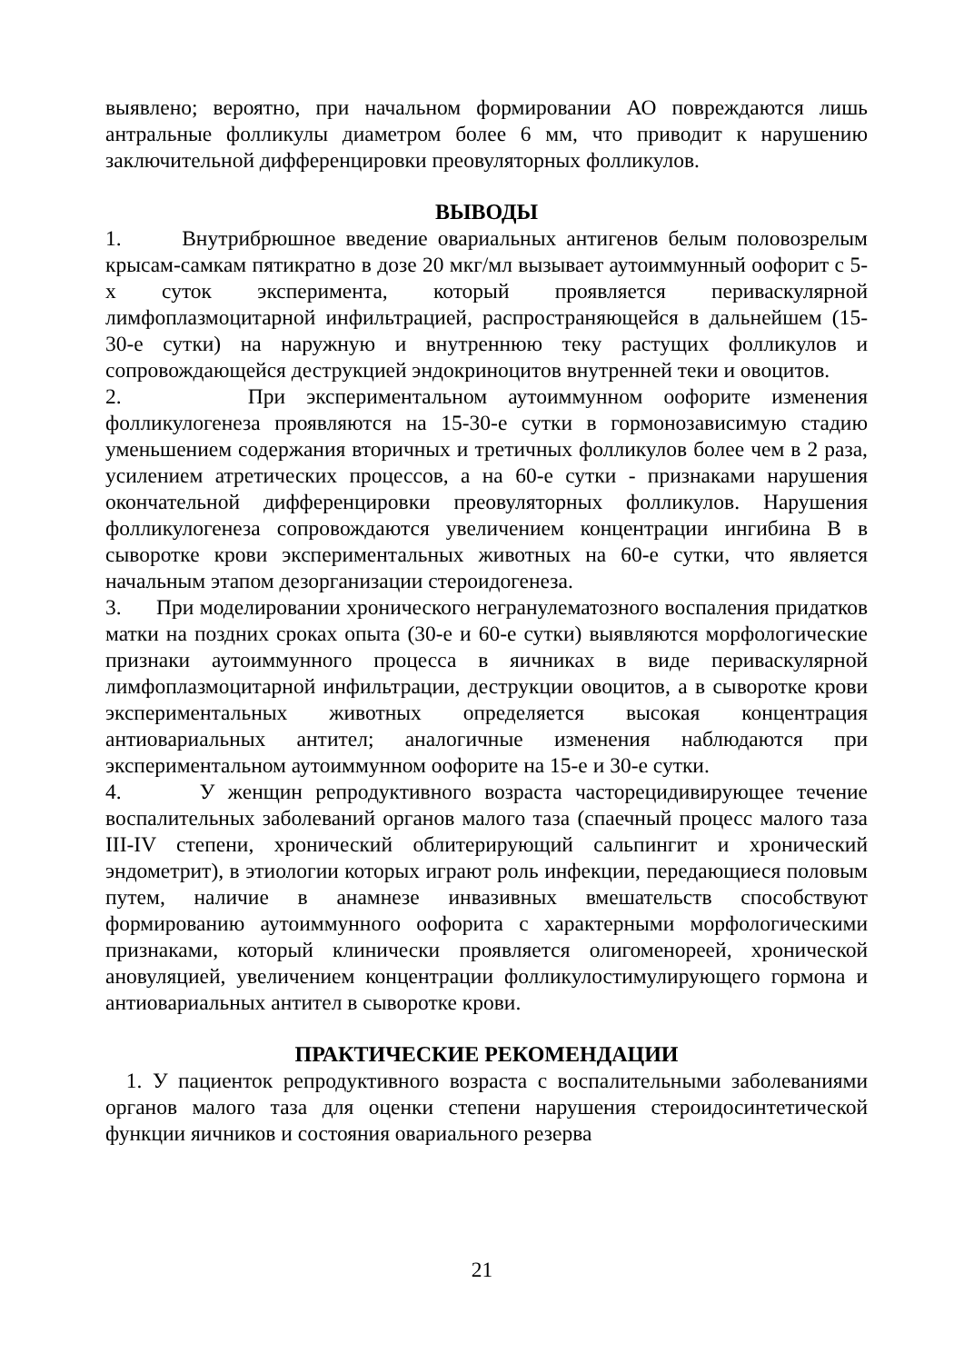выявлено; вероятно, при начальном формировании АО повреждаются лишь антральные фолликулы диаметром более 6 мм, что приводит к нарушению заключительной дифференцировки преовуляторных фолликулов.
ВЫВОДЫ
1. Внутрибрюшное введение овариальных антигенов белым половозрелым крысам-самкам пятикратно в дозе 20 мкг/мл вызывает аутоиммунный оофорит с 5-х суток эксперимента, который проявляется периваскулярной лимфоплазмоцитарной инфильтрацией, распространяющейся в дальнейшем (15-30-е сутки) на наружную и внутреннюю теку растущих фолликулов и сопровождающейся деструкцией эндокриноцитов внутренней теки и овоцитов.
2. При экспериментальном аутоиммунном оофорите изменения фолликулогенеза проявляются на 15-30-е сутки в гормонозависимую стадию уменьшением содержания вторичных и третичных фолликулов более чем в 2 раза, усилением атретических процессов, а на 60-е сутки - признаками нарушения окончательной дифференцировки преовуляторных фолликулов. Нарушения фолликулогенеза сопровождаются увеличением концентрации ингибина В в сыворотке крови экспериментальных животных на 60-е сутки, что является начальным этапом дезорганизации стероидогенеза.
3. При моделировании хронического негранулематозного воспаления придатков матки на поздних сроках опыта (30-е и 60-е сутки) выявляются морфологические признаки аутоиммунного процесса в яичниках в виде периваскулярной лимфоплазмоцитарной инфильтрации, деструкции овоцитов, а в сыворотке крови экспериментальных животных определяется высокая концентрация антиовариальных антител; аналогичные изменения наблюдаются при экспериментальном аутоиммунном оофорите на 15-е и 30-е сутки.
4. У женщин репродуктивного возраста часторецидивирующее течение воспалительных заболеваний органов малого таза (спаечный процесс малого таза III-IV степени, хронический облитерирующий сальпингит и хронический эндометрит), в этиологии которых играют роль инфекции, передающиеся половым путем, наличие в анамнезе инвазивных вмешательств способствуют формированию аутоиммунного оофорита с характерными морфологическими признаками, который клинически проявляется олигоменореей, хронической ановуляцией, увеличением концентрации фолликулостимулирующего гормона и антиовариальных антител в сыворотке крови.
ПРАКТИЧЕСКИЕ РЕКОМЕНДАЦИИ
1. У пациенток репродуктивного возраста с воспалительными заболеваниями органов малого таза для оценки степени нарушения стероидосинтетической функции яичников и состояния овариального резерва
21